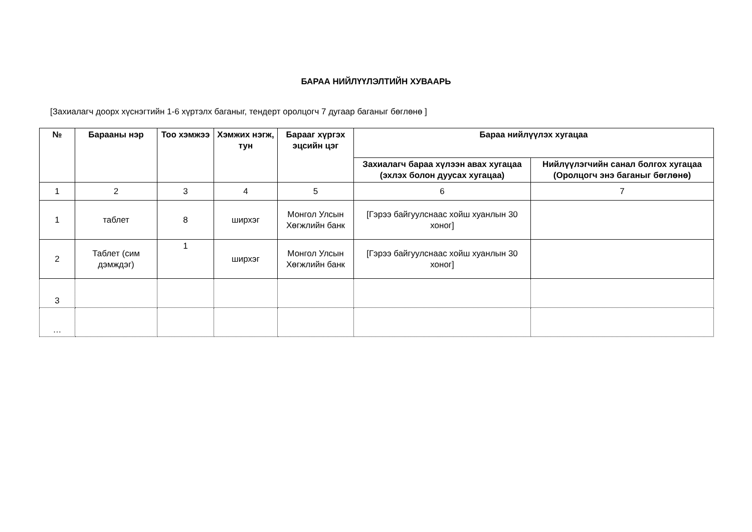БАРАА НИЙЛҮҮЛЭЛТИЙН ХУВААРЬ
[Захиалагч доорх хүснэгтийн 1-6 хүртэлх баганыг, тендерт оролцогч 7 дугаар баганыг бөглөнө ]
| № | Барааны нэр | Тоо хэмжээ | Хэмжих нэгж, тун | Барааг хүргэх эцсийн цэг | Бараа нийлүүлэх хугацаа | |
| --- | --- | --- | --- | --- | --- | --- |
| | | | | | Захиалагч бараа хүлээн авах хугацаа (эхлэх болон дуусах хугацаа) | Нийлүүлэгчийн санал болгох хугацаа (Оролцогч энэ баганыг бөглөнө) |
| 1 | 2 | 3 | 4 | 5 | 6 | 7 |
| 1 | таблет | 8 | ширхэг | Монгол Улсын Хөгжлийн банк | [Гэрээ байгуулснаас хойш хуанлын 30 хоног] | |
| 2 | Таблет (сим дэмждэг) | 1 | ширхэг | Монгол Улсын Хөгжлийн банк | [Гэрээ байгуулснаас хойш хуанлын 30 хоног] | |
| 3 | | | | | | |
| … | | | | | | |